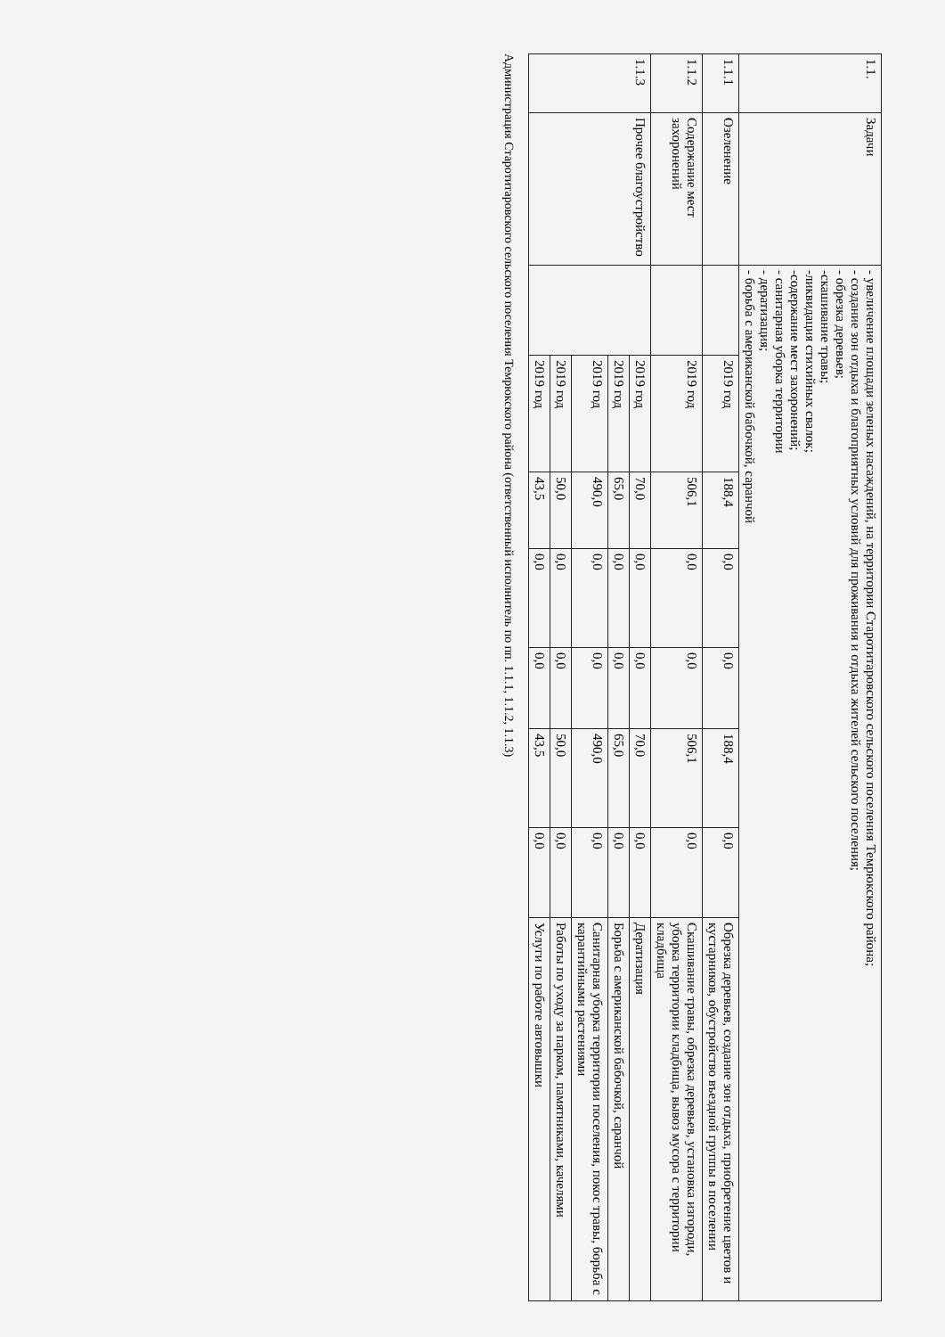| 1.1. | Задачи | - увеличение площади зеленых насаждений, на территории Старотитаровского сельского поселения Темрюкского района; - создание зон отдыха и благоприятных условий для проживания и отдыха жителей сельского поселения; - обрезка деревьев; -скашивание травы; -ликвидация стихийных свалок; -содержание мест захоронений; - санитарная уборка территории - дератизация; - борьба с американской бабочкой, саранчой | | | | | | | |
| 1.1.1 | Озеленение | | 2019 год | 188,4 | 0,0 | 0,0 | 188,4 | 0,0 | Обрезка деревьев, создание зон отдыха, приобретение цветов и кустарников, обустройство въездной группы в поселении |
| 1.1.2 | Содержание мест захоронений | | 2019 год | 506,1 | 0,0 | 0,0 | 506,1 | 0,0 | Скашивание травы, обрезка деревьев, установка изгороди, уборка территории кладбища, вывоз мусора с территории кладбища |
| 1.1.3 | Прочее благоустройство | | 2019 год | 70,0 | 0,0 | 0,0 | 70,0 | 0,0 | Дератизация |
| | | | 2019 год | 65,0 | 0,0 | 0,0 | 65,0 | 0,0 | Борьба с американской бабочкой, саранчой |
| | | | 2019 год | 490,0 | 0,0 | 0,0 | 490,0 | 0,0 | Санитарная уборка территории поселения, покос травы, борьба с карантийными растениями |
| | | | 2019 год | 50,0 | 0,0 | 0,0 | 50,0 | 0,0 | Работы по уходу за парком, памятниками, качелями |
| | | | 2019 год | 43,5 | 0,0 | 0,0 | 43,5 | 0,0 | Услуги по работе автовышки |
Администрация Старотитаровского сельского поселения Темрюкского района (ответственный исполнитель по пп. 1.1.1, 1.1.2, 1.1.3)